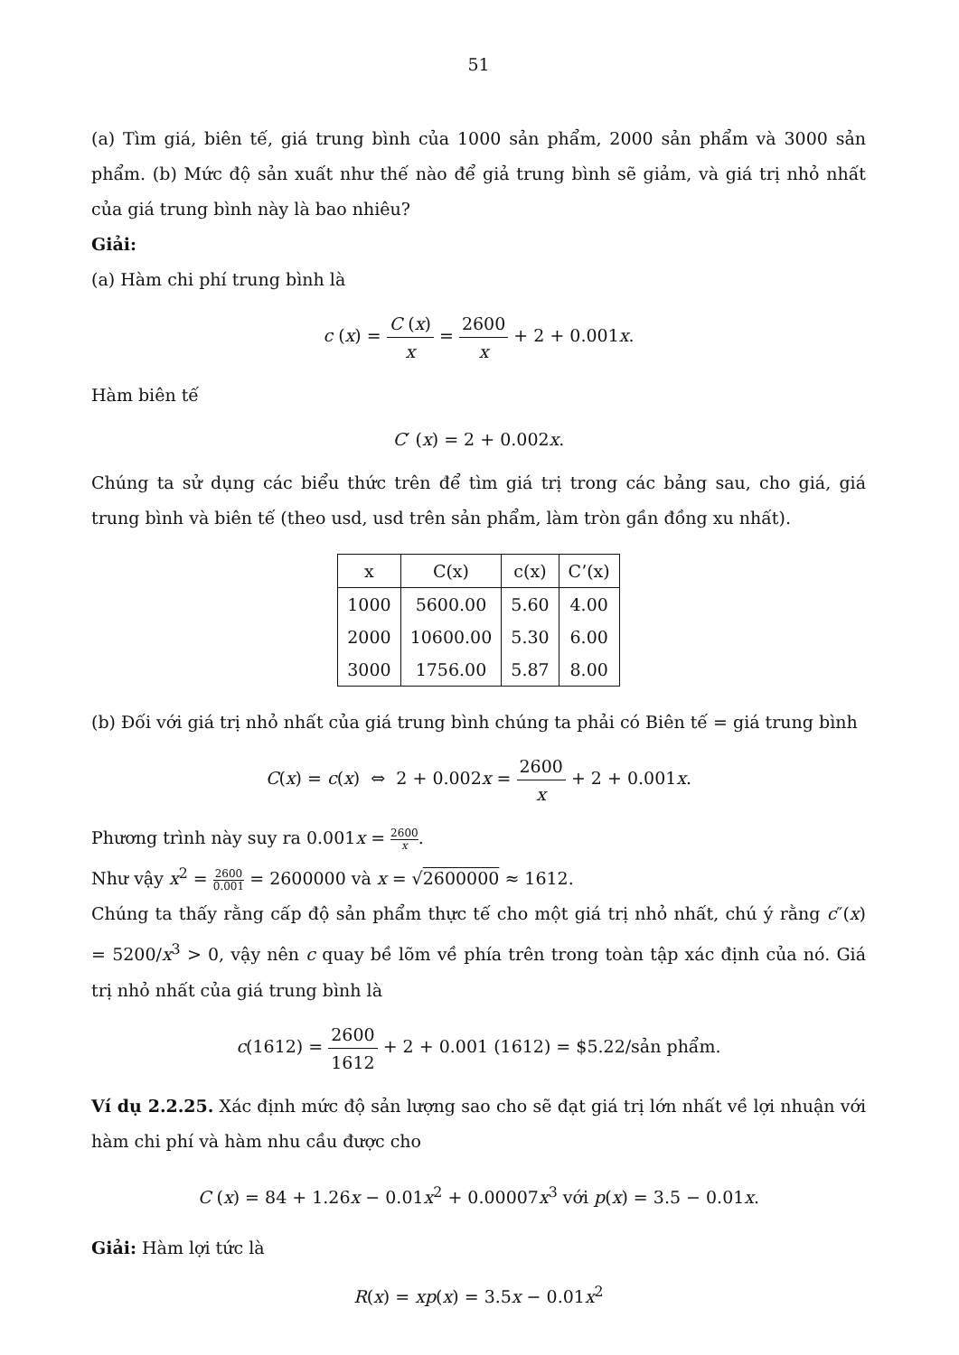51
(a) Tìm giá, biên tế, giá trung bình của 1000 sản phẩm, 2000 sản phẩm và 3000 sản phẩm. (b) Mức độ sản xuất như thế nào để giả trung bình sẽ giảm, và giá trị nhỏ nhất của giá trung bình này là bao nhiêu?
Giải:
(a) Hàm chi phí trung bình là
c (x) = C (x) x = 2600 x + 2 + 0.001x.
Hàm biên tế
C′ (x) = 2 + 0.002x.
Chúng ta sử dụng các biểu thức trên để tìm giá trị trong các bảng sau, cho giá, giá trung bình và biên tế (theo usd, usd trên sản phẩm, làm tròn gần đồng xu nhất).
| x | C(x) | c(x) | C’(x) |
| --- | --- | --- | --- |
| 1000 | 5600.00 | 5.60 | 4.00 |
| 2000 | 10600.00 | 5.30 | 6.00 |
| 3000 | 1756.00 | 5.87 | 8.00 |
(b) Đối với giá trị nhỏ nhất của giá trung bình chúng ta phải có Biên tế = giá trung bình
C(x) = c(x) ⇔ 2 + 0.002x = 2600 x + 2 + 0.001x.
Phương trình này suy ra 0.001x = 2600 x.
Như vậy x<sup>2</sup> = 2600 0.001 = 2600000 và x = √2600000 ≈ 1612.
Chúng ta thấy rằng cấp độ sản phẩm thực tế cho một giá trị nhỏ nhất, chú ý rằng c″(x) = 5200/x<sup>3</sup> > 0, vậy nên c quay bề lõm về phía trên trong toàn tập xác định của nó. Giá trị nhỏ nhất của giá trung bình là
c(1612) = 2600 1612 + 2 + 0.001 (1612) = $5.22/sản phẩm.
Ví dụ 2.2.25. Xác định mức độ sản lượng sao cho sẽ đạt giá trị lớn nhất về lợi nhuận với hàm chi phí và hàm nhu cầu được cho
C (x) = 84 + 1.26x − 0.01x<sup>2</sup> + 0.00007x<sup>3</sup> với p(x) = 3.5 − 0.01x.
Giải: Hàm lợi tức là
R(x) = xp(x) = 3.5x − 0.01x<sup>2</sup>